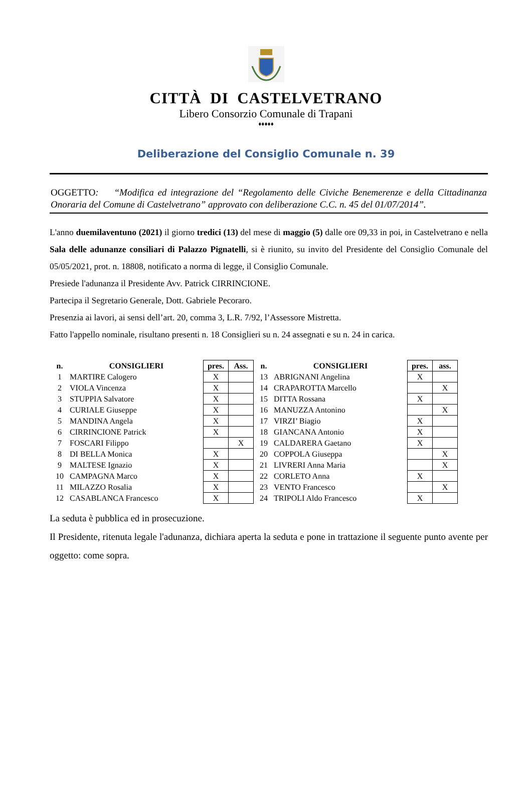CITTÀ DI CASTELVETRANO
Libero Consorzio Comunale di Trapani
♦♦♦♦♦
Deliberazione del Consiglio Comunale n. 39
OGGETTO: “Modifica ed integrazione del “Regolamento delle Civiche Benemerenze e della Cittadinanza Onoraria del Comune di Castelvetrano” approvato con deliberazione C.C. n. 45 del 01/07/2014”.
L'anno duemilaventuno (2021) il giorno tredici (13) del mese di maggio (5) dalle ore 09,33 in poi, in Castelvetrano e nella Sala delle adunanze consiliari di Palazzo Pignatelli, si è riunito, su invito del Presidente del Consiglio Comunale del 05/05/2021, prot. n. 18808, notificato a norma di legge, il Consiglio Comunale.
Presiede l'adunanza il Presidente Avv. Patrick CIRRINCIONE.
Partecipa il Segretario Generale, Dott. Gabriele Pecoraro.
Presenzia ai lavori, ai sensi dell’art. 20, comma 3, L.R. 7/92, l’Assessore Mistretta.
Fatto l'appello nominale, risultano presenti n. 18 Consiglieri su n. 24 assegnati e su n. 24 in carica.
| n. | CONSIGLIERI | pres. | Ass. |
| --- | --- | --- | --- |
| 1 | MARTIRE Calogero | X | |
| 2 | VIOLA Vincenza | X | |
| 3 | STUPPIA Salvatore | X | |
| 4 | CURIALE Giuseppe | X | |
| 5 | MANDINA Angela | X | |
| 6 | CIRRINCIONE Patrick | X | |
| 7 | FOSCARI Filippo | | X |
| 8 | DI BELLA Monica | X | |
| 9 | MALTESE Ignazio | X | |
| 10 | CAMPAGNA Marco | X | |
| 11 | MILAZZO Rosalia | X | |
| 12 | CASABLANCA Francesco | X | |
| n. | CONSIGLIERI | pres. | ass. |
| --- | --- | --- | --- |
| 13 | ABRIGNANI Angelina | X | |
| 14 | CRAPAROTTA Marcello | | X |
| 15 | DITTA Rossana | X | |
| 16 | MANUZZA Antonino | | X |
| 17 | VIRZI’ Biagio | X | |
| 18 | GIANCANA Antonio | X | |
| 19 | CALDARERA Gaetano | X | |
| 20 | COPPOLA Giuseppa | | X |
| 21 | LIVRERI Anna Maria | | X |
| 22 | CORLETO Anna | X | |
| 23 | VENTO Francesco | | X |
| 24 | TRIPOLI Aldo Francesco | X | |
La seduta è pubblica ed in prosecuzione.
Il Presidente, ritenuta legale l'adunanza, dichiara aperta la seduta e pone in trattazione il seguente punto avente per oggetto: come sopra.